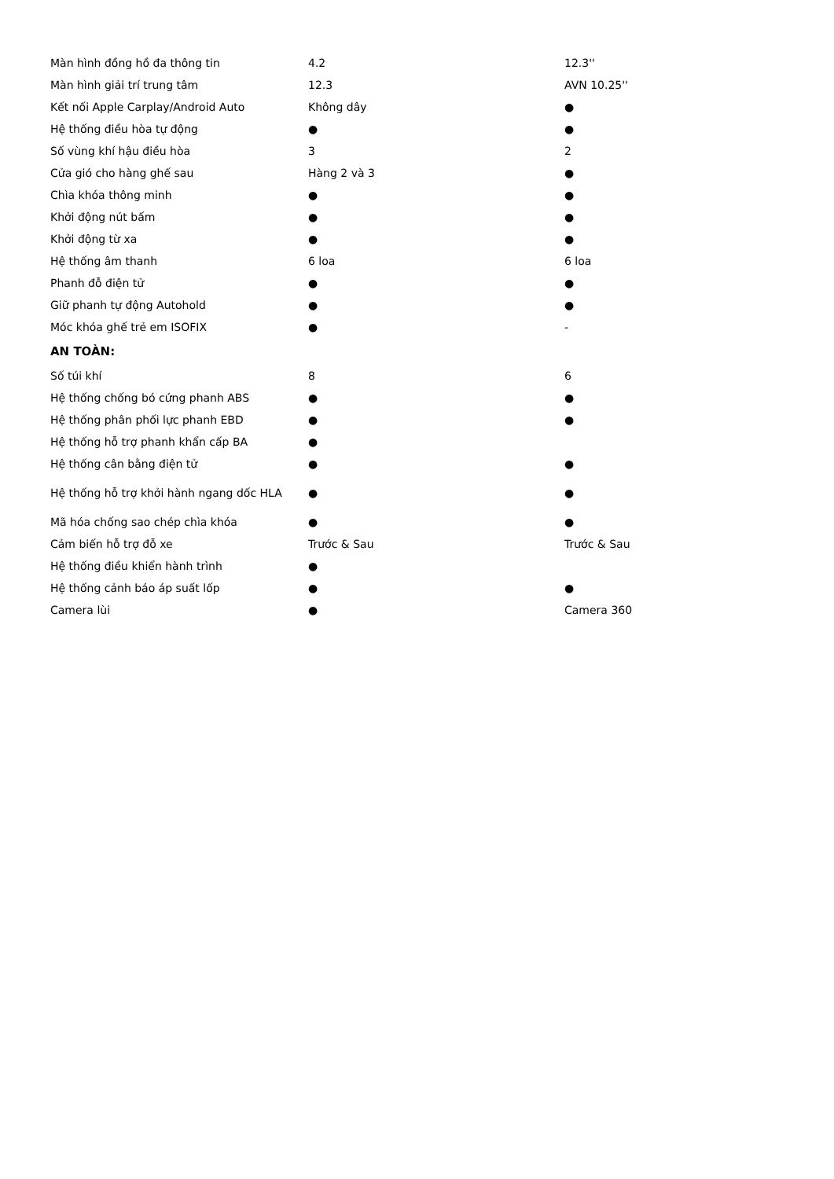| Màn hình đồng hồ đa thông tin | 4.2 | 12.3'' |
| Màn hình giải trí trung tâm | 12.3 | AVN 10.25'' |
| Kết nối Apple Carplay/Android Auto | Không dây | ● |
| Hệ thống điều hòa tự động | ● | ● |
| Số vùng khí hậu điều hòa | 3 | 2 |
| Cửa gió cho hàng ghế sau | Hàng 2 và 3 | ● |
| Chìa khóa thông minh | ● | ● |
| Khởi động nút bấm | ● | ● |
| Khởi động từ xa | ● | ● |
| Hệ thống âm thanh | 6 loa | 6 loa |
| Phanh đỗ điện tử | ● | ● |
| Giữ phanh tự động Autohold | ● | ● |
| Móc khóa ghế trẻ em ISOFIX | ● | - |
| AN TOÀN: | | |
| Số túi khí | 8 | 6 |
| Hệ thống chống bó cứng phanh ABS | ● | ● |
| Hệ thống phân phối lực phanh EBD | ● | ● |
| Hệ thống hỗ trợ phanh khẩn cấp BA | ● | |
| Hệ thống cân bằng điện tử | ● | ● |
| Hệ thống hỗ trợ khởi hành ngang dốc HLA | ● | ● |
| Mã hóa chống sao chép chìa khóa | ● | ● |
| Cảm biến hỗ trợ đỗ xe | Trước & Sau | Trước & Sau |
| Hệ thống điều khiển hành trình | ● | |
| Hệ thống cảnh báo áp suất lốp | ● | ● |
| Camera lùi | ● | Camera 360 |